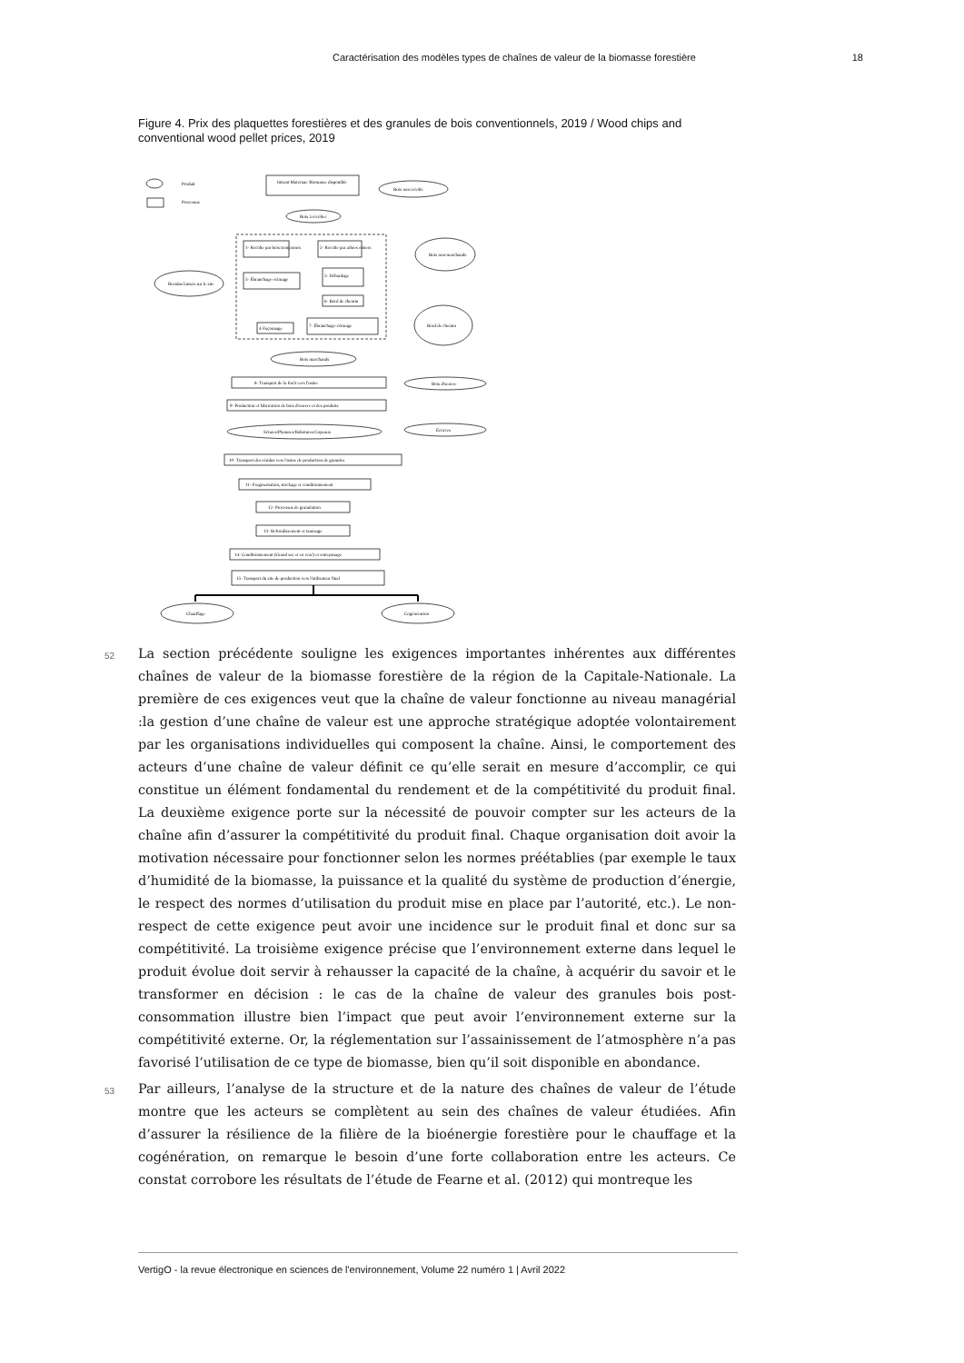Caractérisation des modèles types de chaînes de valeur de la biomasse forestière 18
Figure 4. Prix des plaquettes forestières et des granules de bois conventionnels, 2019 / Wood chips and conventional wood pellet prices, 2019
Produit
Processus
Intrant Matériau: Biomasse disponible
Bois non récolté
Bois à récolter
1- Récolte par bois tronçonnés
2- Récolte par arbres entiers
3- Ébranchage-écimage
5- Débardage
6- Bord de chemin
4-Façonnage
7- Ébranchage-écimage
Résidus laissés sur le site
Bois non-marchands
Bord de chemin
Bois marchands
8- Transport de la forêt vers l'usine
9- Production et fabrication de bois d'oeuvre et des produits
Bois d'oeuvre
Écorces
Sciures/Planures/Rabotures/Copeaux
10- Transport des résidus vers l'usine de production de granules
11- Fragmentation, stockage et conditionnement
12- Processus de granulation
13- Refroidissement et tamisage
14- Conditionnement (Grand sac et en vrac) et entreposage
15- Transport du site de production vers l'utilisateur final
Chauffage
Cogénération
52
La section précédente souligne les exigences importantes inhérentes aux différentes chaînes de valeur de la biomasse forestière de la région de la Capitale-Nationale. La première de ces exigences veut que la chaîne de valeur fonctionne au niveau managérial :la gestion d’une chaîne de valeur est une approche stratégique adoptée volontairement par les organisations individuelles qui composent la chaîne. Ainsi, le comportement des acteurs d’une chaîne de valeur définit ce qu’elle serait en mesure d’accomplir, ce qui constitue un élément fondamental du rendement et de la compétitivité du produit final. La deuxième exigence porte sur la nécessité de pouvoir compter sur les acteurs de la chaîne afin d’assurer la compétitivité du produit final. Chaque organisation doit avoir la motivation nécessaire pour fonctionner selon les normes préétablies (par exemple le taux d’humidité de la biomasse, la puissance et la qualité du système de production d’énergie, le respect des normes d’utilisation du produit mise en place par l’autorité, etc.). Le non-respect de cette exigence peut avoir une incidence sur le produit final et donc sur sa compétitivité. La troisième exigence précise que l’environnement externe dans lequel le produit évolue doit servir à rehausser la capacité de la chaîne, à acquérir du savoir et le transformer en décision : le cas de la chaîne de valeur des granules bois post-consommation illustre bien l’impact que peut avoir l’environnement externe sur la compétitivité externe. Or, la réglementation sur l’assainissement de l’atmosphère n’a pas favorisé l’utilisation de ce type de biomasse, bien qu’il soit disponible en abondance.
53
Par ailleurs, l’analyse de la structure et de la nature des chaînes de valeur de l’étude montre que les acteurs se complètent au sein des chaînes de valeur étudiées. Afin d’assurer la résilience de la filière de la bioénergie forestière pour le chauffage et la cogénération, on remarque le besoin d’une forte collaboration entre les acteurs. Ce constat corrobore les résultats de l’étude de Fearne et al. (2012) qui montreque les
VertigO - la revue électronique en sciences de l'environnement, Volume 22 numéro 1 | Avril 2022